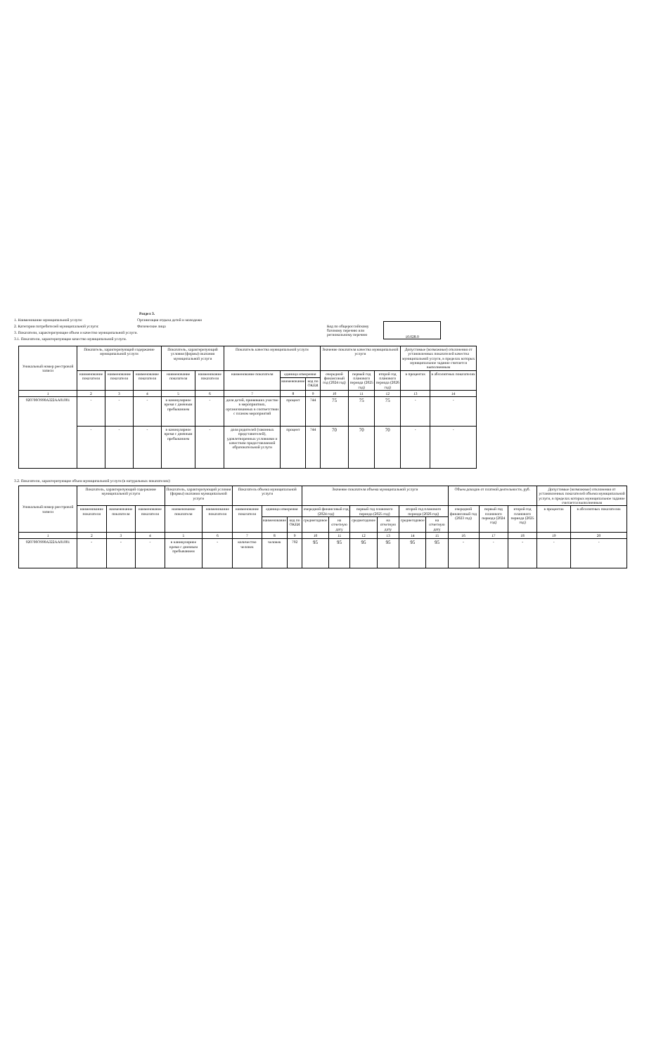Раздел 3.
1. Наименование муниципальной услуги: Организация отдыха детей и молодежи
2. Категории потребителей муниципальной услуги: Физические лица
3. Показатели, характеризующие объем и качество муниципальной услуги.
3.1. Показатели, характеризующие качество муниципальной услуги.
Код по общероссийскому базовому перечню или региональному перечню 10.028.0
| Уникальный номер реестровой записи | Показатель, характеризующий содержание муниципальной услуги | | | Показатель, характеризующий условия (формы) оказания муниципальной услуги | | Показатель качества муниципальной услуги | | | Значение показателя качества муниципальной услуги | | | Допустимые (возможные) отклонения от установленных показателей качества муниципальной услуги, в пределах которых муниципальное задание считается выполненным | |
| --- | --- | --- | --- | --- | --- | --- | --- | --- | --- | --- | --- | --- | --- |
| | наименование показателя | наименование показателя | наименование показателя | наименование показателя | наименование показателя | наименование показателя | единица измерения | | очередной финансовый год (2024 год) | первый год планового периода (2025 год) | второй год планового периода (2026 год) | в процентах | в абсолютных показателях |
| | | | | | | | наименование | код по ОКЕИ | | | | | |
| 1 | 2 | 3 | 4 | 5 | 6 | 7 | 8 | 9 | 10 | 11 | 12 | 13 | 14 |
| 920700О990А322АА01001 | - | - | - | в каникулярное время с дневным пребыванием | - | доля детей, принявших участие в мероприятиях, организованных в соответствии с планом мероприятий | процент | 744 | 75 | 75 | 75 | - | - |
| | - | - | - | в каникулярное время с дневным пребыванием | - | доля родителей (законных представителей), удовлетворенных условиями и качеством предоставляемой образовательной услуги | процент | 744 | 70 | 70 | 70 | - | - |
3.2. Показатели, характеризующие объем муниципальной услуги (в натуральных показателях):
| Уникальный номер реестровой записи | Показатель, характеризующий содержание муниципальной услуги | | | Показатель, характеризующий условия (формы) оказания муниципальной услуги | | Показатель объема муниципальной услуги | | | Значение показателя объема муниципальной услуги | | | | | | Объем доходов от платной деятельности, руб. | | | Допустимые (возможные) отклонения от установленных показателей объема муниципальной услуги, в пределах которых муниципальное задание считается выполненным | |
| --- | --- | --- | --- | --- | --- | --- | --- | --- | --- | --- | --- | --- | --- | --- | --- | --- | --- | --- | --- |
| | наименование показателя | наименование показателя | наименование показателя | наименование показателя | наименование показателя | наименование показателя | единица измерения | | очередной финансовый год (2024 год) | | первый год планового периода (2025 год) | | второй год планового периода (2026 год) | | очередной финансовый год (2023 год) | первый год планового периода (2024 год) | второй год планового периода (2025 год) | в процентах | в абсолютных показателях |
| | | | | | | | наименование | код по ОКЕИ | среднегодовое | на отчетную дату | среднегодовое | на отчетную дату | среднегодовое | на отчетную дату | | | | | |
| 1 | 2 | 3 | 4 | 5 | 6 | 7 | 8 | 9 | 10 | 11 | 12 | 13 | 14 | 15 | 16 | 17 | 18 | 19 | 20 |
| 920700О990А322АА01001 | - | - | - | в каникулярное время с дневным пребыванием | - | количество человек | человек | 792 | 95 | 95 | 95 | 95 | 95 | 95 | - | - | - | - | - |